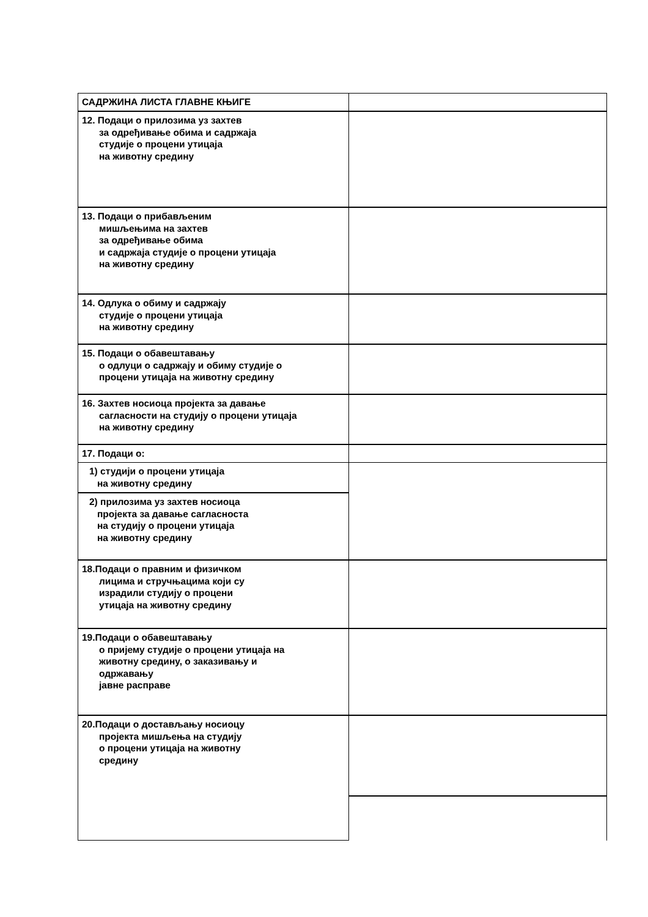| САДРЖИНА ЛИСТА ГЛАВНЕ КЊИГЕ | |
| 12. Подаци о прилозима уз захтев за одређивање обима и садржаја студије о процени утицаја на животну средину | |
| 13. Подаци о прибављеним мишљењима на захтев за одређивање обима и садржаја студије о процени утицаја на животну средину | |
| 14. Одлука о обиму и садржају студије о процени утицаја на животну средину | |
| 15. Подаци о обавештавању о одлуци о садржају и обиму студије о процени утицаја на животну средину | |
| 16. Захтев носиоца пројекта за давање сагласности на студију о процени утицаја на животну средину | |
| 17. Подаци о: | |
| 1) студији о процени утицаја на животну средину | |
| 2) прилозима уз захтев носиоца пројекта за давање сагласноста на студију о процени утицаја на животну средину | |
| 18.Подаци о правним и физичком лицима и стручњацима који су израдили студију о процени утицаја на животну средину | |
| 19.Подаци о обавештавању о пријему студије о процени утицаја на животну средину, о заказивању и одржавању јавне расправе | |
| 20.Подаци о достављању носиоцу пројекта мишљења на студију о процени утицаја на животну средину | |